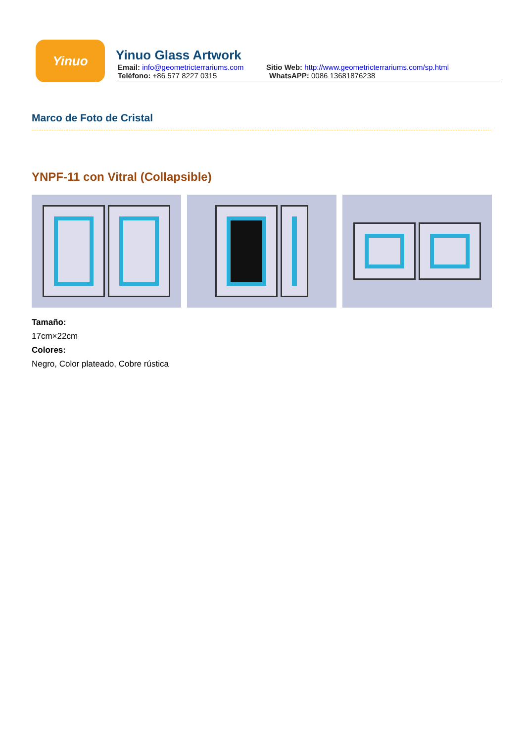Yinuo
Yinuo Glass Artwork
Email: info@geometricterrariums.com
Sitio Web: http://www.geometricterrariums.com/sp.html
Teléfono: +86 577 8227 0315 WhatsAPP: 0086 13681876238
Marco de Foto de Cristal
YNPF-11 con Vitral (Collapsible)
Tamaño:
17cm×22cm
Colores:
Negro, Color plateado, Cobre rústica